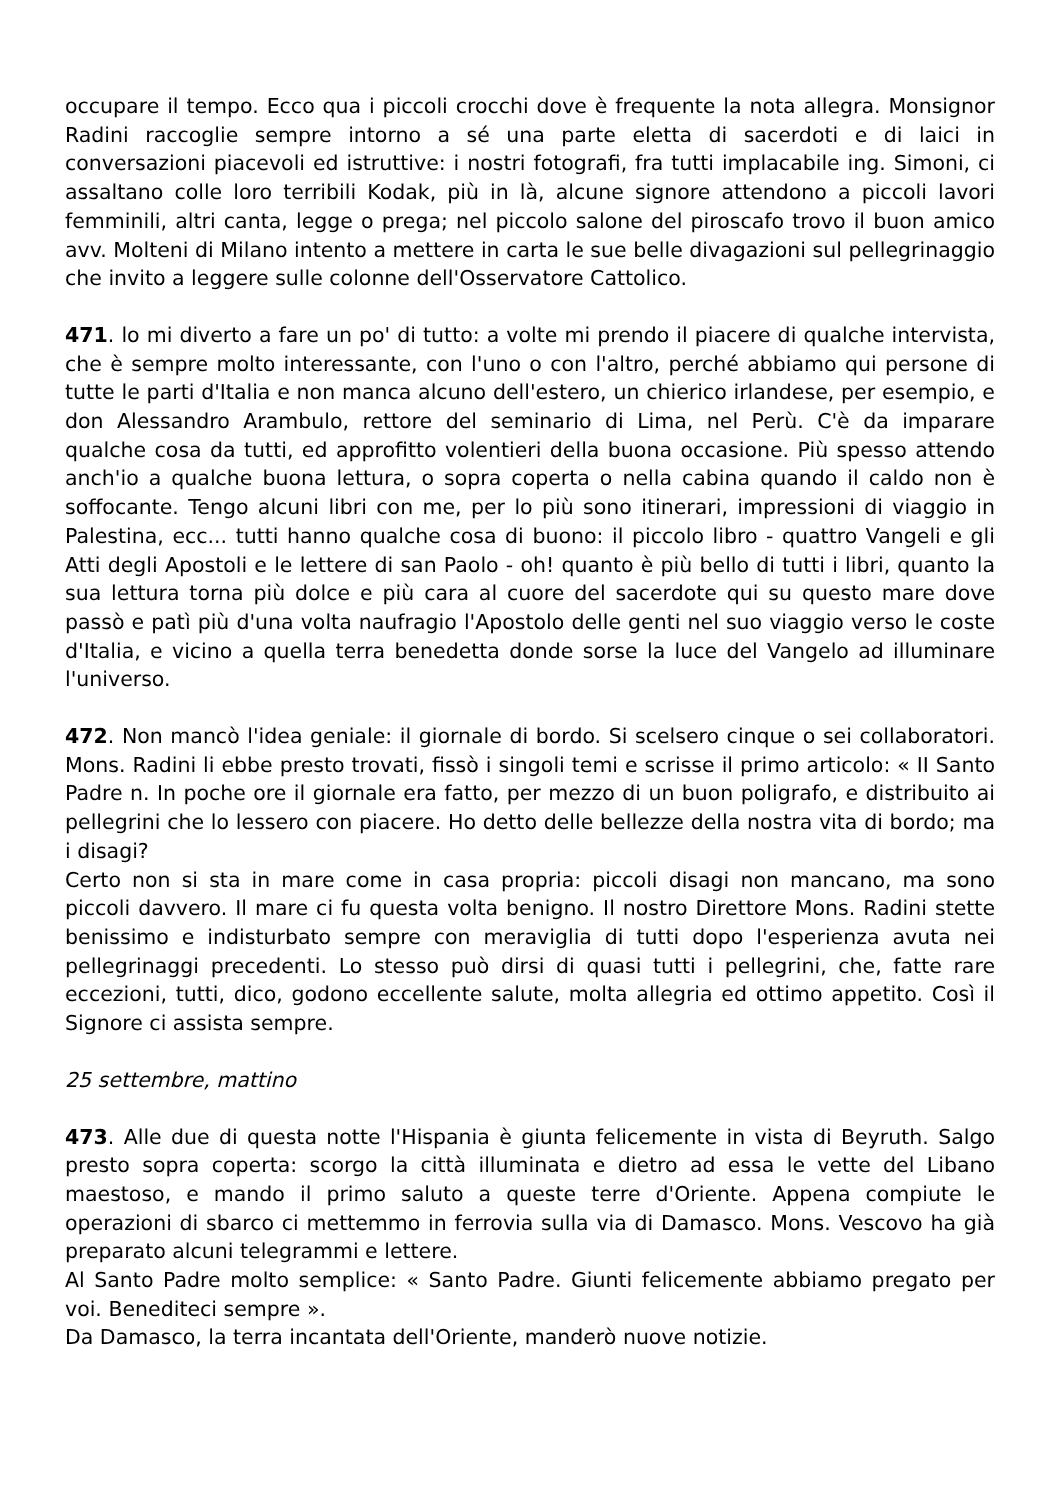occupare il tempo. Ecco qua i piccoli crocchi dove è frequente la nota allegra. Monsignor Radini raccoglie sempre intorno a sé una parte eletta di sacerdoti e di laici in conversazioni piacevoli ed istruttive: i nostri fotografi, fra tutti implacabile ing. Simoni, ci assaltano colle loro terribili Kodak, più in là, alcune signore attendono a piccoli lavori femminili, altri canta, legge o prega; nel piccolo salone del piroscafo trovo il buon amico avv. Molteni di Milano intento a mettere in carta le sue belle divagazioni sul pellegrinaggio che invito a leggere sulle colonne dell'Osservatore Cattolico.
471. lo mi diverto a fare un po' di tutto: a volte mi prendo il piacere di qualche intervista, che è sempre molto interessante, con l'uno o con l'altro, perché abbiamo qui persone di tutte le parti d'Italia e non manca alcuno dell'estero, un chierico irlandese, per esempio, e don Alessandro Arambulo, rettore del seminario di Lima, nel Perù. C'è da imparare qualche cosa da tutti, ed approfitto volentieri della buona occasione. Più spesso attendo anch'io a qualche buona lettura, o sopra coperta o nella cabina quando il caldo non è soffocante. Tengo alcuni libri con me, per lo più sono itinerari, impressioni di viaggio in Palestina, ecc... tutti hanno qualche cosa di buono: il piccolo libro - quattro Vangeli e gli Atti degli Apostoli e le lettere di san Paolo - oh! quanto è più bello di tutti i libri, quanto la sua lettura torna più dolce e più cara al cuore del sacerdote qui su questo mare dove passò e patì più d'una volta naufragio l'Apostolo delle genti nel suo viaggio verso le coste d'Italia, e vicino a quella terra benedetta donde sorse la luce del Vangelo ad illuminare l'universo.
472. Non mancò l'idea geniale: il giornale di bordo. Si scelsero cinque o sei collaboratori. Mons. Radini li ebbe presto trovati, fissò i singoli temi e scrisse il primo articolo: « II Santo Padre n. In poche ore il giornale era fatto, per mezzo di un buon poligrafo, e distribuito ai pellegrini che lo lessero con piacere. Ho detto delle bellezze della nostra vita di bordo; ma i disagi?
Certo non si sta in mare come in casa propria: piccoli disagi non mancano, ma sono piccoli davvero. Il mare ci fu questa volta benigno. Il nostro Direttore Mons. Radini stette benissimo e indisturbato sempre con meraviglia di tutti dopo l'esperienza avuta nei pellegrinaggi precedenti. Lo stesso può dirsi di quasi tutti i pellegrini, che, fatte rare eccezioni, tutti, dico, godono eccellente salute, molta allegria ed ottimo appetito. Così il Signore ci assista sempre.
25 settembre, mattino
473. Alle due di questa notte l'Hispania è giunta felicemente in vista di Beyruth. Salgo presto sopra coperta: scorgo la città illuminata e dietro ad essa le vette del Libano maestoso, e mando il primo saluto a queste terre d'Oriente. Appena compiute le operazioni di sbarco ci mettemmo in ferrovia sulla via di Damasco. Mons. Vescovo ha già preparato alcuni telegrammi e lettere.
Al Santo Padre molto semplice: « Santo Padre. Giunti felicemente abbiamo pregato per voi. Benediteci sempre ».
Da Damasco, la terra incantata dell'Oriente, manderò nuove notizie.